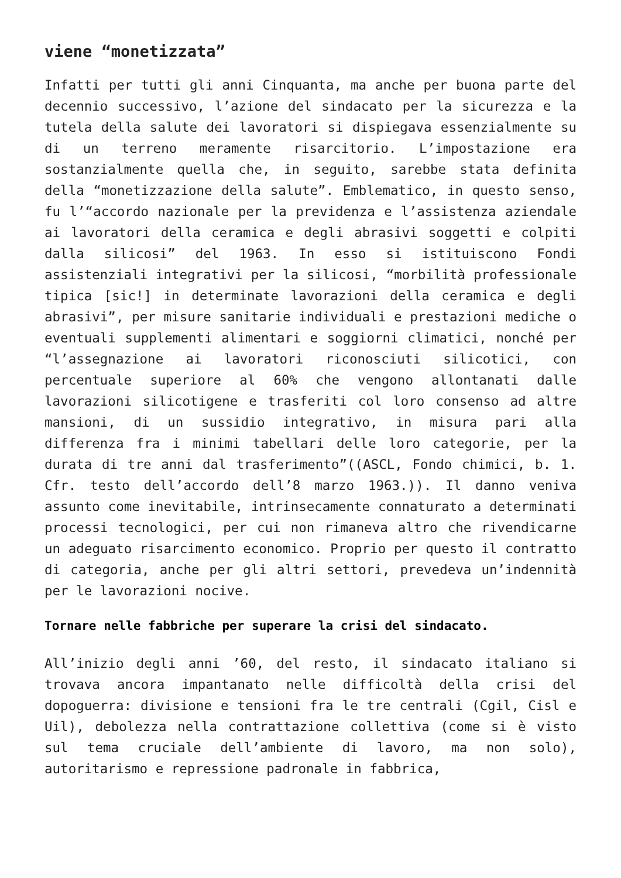viene “monetizzata”
Infatti per tutti gli anni Cinquanta, ma anche per buona parte del decennio successivo, l’azione del sindacato per la sicurezza e la tutela della salute dei lavoratori si dispiegava essenzialmente su di un terreno meramente risarcitorio. L’impostazione era sostanzialmente quella che, in seguito, sarebbe stata definita della “monetizzazione della salute”. Emblematico, in questo senso, fu l’“accordo nazionale per la previdenza e l’assistenza aziendale ai lavoratori della ceramica e degli abrasivi soggetti e colpiti dalla silicosi” del 1963. In esso si istituiscono Fondi assistenziali integrativi per la silicosi, “morbilità professionale tipica [sic!] in determinate lavorazioni della ceramica e degli abrasivi”, per misure sanitarie individuali e prestazioni mediche o eventuali supplementi alimentari e soggiorni climatici, nonché per “l’assegnazione ai lavoratori riconosciuti silicotici, con percentuale superiore al 60% che vengono allontanati dalle lavorazioni silicotigene e trasferiti col loro consenso ad altre mansioni, di un sussidio integrativo, in misura pari alla differenza fra i minimi tabellari delle loro categorie, per la durata di tre anni dal trasferimento”((ASCL, Fondo chimici, b. 1. Cfr. testo dell’accordo dell’8 marzo 1963.)). Il danno veniva assunto come inevitabile, intrinsecamente connaturato a determinati processi tecnologici, per cui non rimaneva altro che rivendicarne un adeguato risarcimento economico. Proprio per questo il contratto di categoria, anche per gli altri settori, prevedeva un’indennità per le lavorazioni nocive.
Tornare nelle fabbriche per superare la crisi del sindacato.
All’inizio degli anni ’60, del resto, il sindacato italiano si trovava ancora impantanato nelle difficoltà della crisi del dopoguerra: divisione e tensioni fra le tre centrali (Cgil, Cisl e Uil), debolezza nella contrattazione collettiva (come si è visto sul tema cruciale dell’ambiente di lavoro, ma non solo), autoritarismo e repressione padronale in fabbrica,